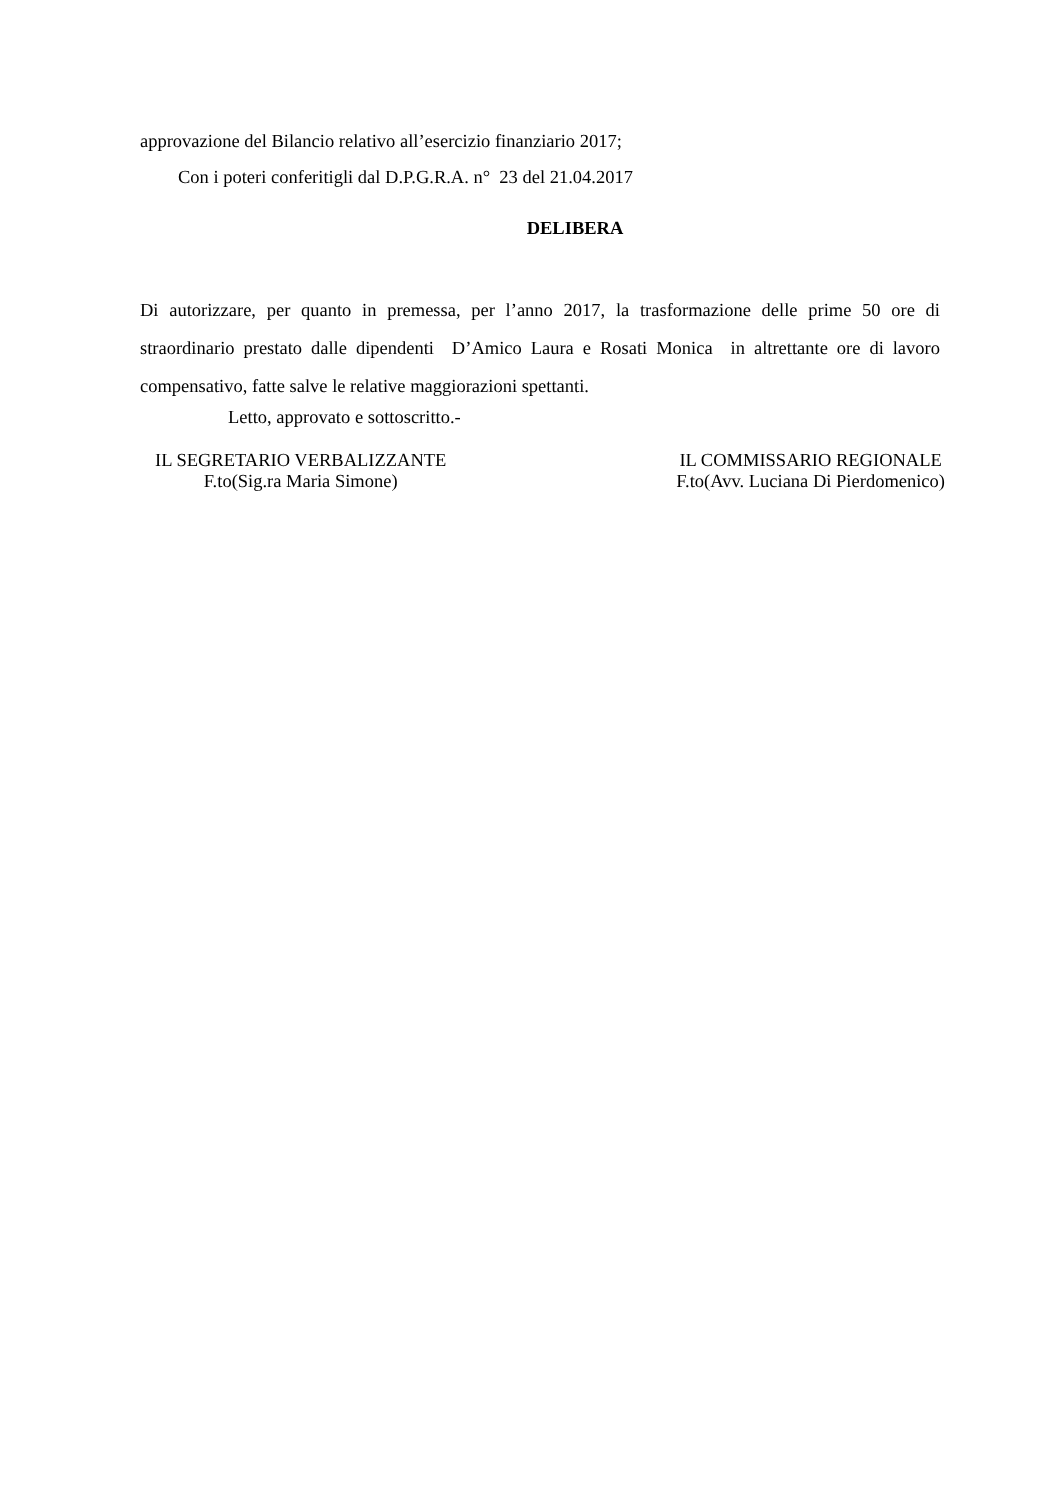approvazione del Bilancio relativo all’esercizio finanziario 2017;
Con i poteri conferitigli dal D.P.G.R.A. n° 23 del 21.04.2017
DELIBERA
Di autorizzare, per quanto in premessa, per l’anno 2017, la trasformazione delle prime 50 ore di straordinario prestato dalle dipendenti D’Amico Laura e Rosati Monica in altrettante ore di lavoro compensativo, fatte salve le relative maggiorazioni spettanti.
Letto, approvato e sottoscritto.-
IL SEGRETARIO VERBALIZZANTE
F.to(Sig.ra Maria Simone)
IL COMMISSARIO REGIONALE
F.to(Avv. Luciana Di Pierdomenico)